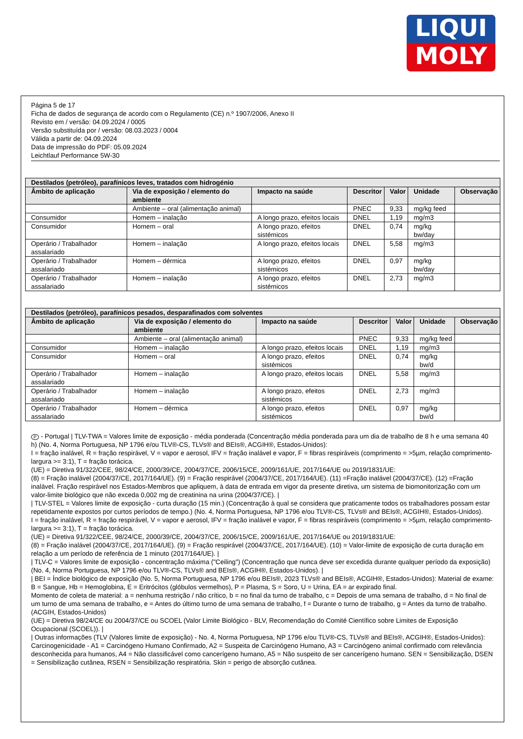LIQUI
MOLY
Página 5 de 17
Ficha de dados de segurança de acordo com o Regulamento (CE) n.º 1907/2006, Anexo II
Revisto em / versão: 04.09.2024 / 0005
Versão substituída por / versão: 08.03.2023 / 0004
Válida a partir de: 04.09.2024
Data de impressão do PDF: 05.09.2024
Leichtlauf Performance 5W-30
| Destilados (petróleo), parafínicos leves, tratados com hidrogénio | | | | | | |
| --- | --- | --- | --- | --- | --- | --- |
| Âmbito de aplicação | Via de exposição / elemento do ambiente | Impacto na saúde | Descritor | Valor | Unidade | Observação |
| | Ambiente – oral (alimentação animal) | | PNEC | 9,33 | mg/kg feed | |
| Consumidor | Homem – inalação | A longo prazo, efeitos locais | DNEL | 1,19 | mg/m3 | |
| Consumidor | Homem – oral | A longo prazo, efeitos sistémicos | DNEL | 0,74 | mg/kg bw/day | |
| Operário / Trabalhador assalariado | Homem – inalação | A longo prazo, efeitos locais | DNEL | 5,58 | mg/m3 | |
| Operário / Trabalhador assalariado | Homem – dérmica | A longo prazo, efeitos sistémicos | DNEL | 0,97 | mg/kg bw/day | |
| Operário / Trabalhador assalariado | Homem – inalação | A longo prazo, efeitos sistémicos | DNEL | 2,73 | mg/m3 | |
| Destilados (petróleo), parafínicos pesados, desparafinados com solventes | | | | | | |
| --- | --- | --- | --- | --- | --- | --- |
| Âmbito de aplicação | Via de exposição / elemento do ambiente | Impacto na saúde | Descritor | Valor | Unidade | Observação |
| | Ambiente – oral (alimentação animal) | | PNEC | 9,33 | mg/kg feed | |
| Consumidor | Homem – inalação | A longo prazo, efeitos locais | DNEL | 1,19 | mg/m3 | |
| Consumidor | Homem – oral | A longo prazo, efeitos sistémicos | DNEL | 0,74 | mg/kg bw/d | |
| Operário / Trabalhador assalariado | Homem – inalação | A longo prazo, efeitos locais | DNEL | 5,58 | mg/m3 | |
| Operário / Trabalhador assalariado | Homem – inalação | A longo prazo, efeitos sistémicos | DNEL | 2,73 | mg/m3 | |
| Operário / Trabalhador assalariado | Homem – dérmica | A longo prazo, efeitos sistémicos | DNEL | 0,97 | mg/kg bw/d | |
P - Portugal | TLV-TWA = Valores limite de exposição - média ponderada (Concentração média ponderada para um dia de trabalho de 8 h e uma semana 40 h) (No. 4, Norma Portuguesa, NP 1796 e/ou TLV®-CS, TLVs® and BEIs®, ACGIH®, Estados-Unidos):
I = fração inalável, R = fração respirável, V = vapor e aerosol, IFV = fração inalável e vapor, F = fibras respiráveis (comprimento = >5µm, relação comprimento-largura >= 3:1), T = fração torácica.
(UE) = Diretiva 91/322/CEE, 98/24/CE, 2000/39/CE, 2004/37/CE, 2006/15/CE, 2009/161/UE, 2017/164/UE ou 2019/1831/UE:
(8) = Fração inalável (2004/37/CE, 2017/164/UE). (9) = Fração respirável (2004/37/CE, 2017/164/UE). (11) =Fração inalável (2004/37/CE). (12) =Fração inalável. Fração respirável nos Estados-Membros que apliquem, à data de entrada em vigor da presente diretiva, um sistema de biomonitorização com um valor-limite biológico que não exceda 0,002 mg de creatinina na urina (2004/37/CE). |
| TLV-STEL = Valores limite de exposição - curta duração (15 min.) (Concentração à qual se considera que praticamente todos os trabalhadores possam estar repetidamente expostos por curtos períodos de tempo.) (No. 4, Norma Portuguesa, NP 1796 e/ou TLV®-CS, TLVs® and BEIs®, ACGIH®, Estados-Unidos).
I = fração inalável, R = fração respirável, V = vapor e aerosol, IFV = fração inalável e vapor, F = fibras respiráveis (comprimento = >5µm, relação comprimento-largura >= 3:1), T = fração torácica.
(UE) = Diretiva 91/322/CEE, 98/24/CE, 2000/39/CE, 2004/37/CE, 2006/15/CE, 2009/161/UE, 2017/164/UE ou 2019/1831/UE:
(8) = Fração inalável (2004/37/CE, 2017/164/UE). (9) = Fração respirável (2004/37/CE, 2017/164/UE). (10) = Valor-limite de exposição de curta duração em relação a um período de referência de 1 minuto (2017/164/UE). |
| TLV-C = Valores limite de exposição - concentração máxima ("Ceiling") (Concentração que nunca deve ser excedida durante qualquer período da exposição) (No. 4, Norma Portuguesa, NP 1796 e/ou TLV®-CS, TLVs® and BEIs®, ACGIH®, Estados-Unidos). |
| BEI = Índice biológico de exposição (No. 5, Norma Portuguesa, NP 1796 e/ou BEIs®, 2023 TLVs® and BEIs®, ACGIH®, Estados-Unidos): Material de exame: B = Sangue, Hb = Hemoglobina, E = Eritrócitos (glóbulos vermelhos), P = Plasma, S = Soro, U = Urina, EA = ar expirado final.
Momento de coleta de material: a = nenhuma restrição / não crítico, b = no final da turno de trabalho, c = Depois de uma semana de trabalho, d = No final de um turno de uma semana de trabalho, e = Antes do último turno de uma semana de trabalho, f = Durante o turno de trabalho, g = Antes da turno de trabalho. (ACGIH, Estados-Unidos)
(UE) = Diretiva 98/24/CE ou 2004/37/CE ou SCOEL (Valor Limite Biológico - BLV, Recomendação do Comité Científico sobre Limites de Exposição Ocupacional (SCOEL)). |
| Outras informações (TLV (Valores limite de exposição) - No. 4, Norma Portuguesa, NP 1796 e/ou TLV®-CS, TLVs® and BEIs®, ACGIH®, Estados-Unidos):
Carcinogenicidade - A1 = Carcinógeno Humano Confirmado, A2 = Suspeita de Carcinógeno Humano, A3 = Carcinógeno animal confirmado com relevância desconhecida para humanos, A4 = Não classificável como cancerígeno humano, A5 = Não suspeito de ser cancerígeno humano. SEN = Sensibilização, DSEN = Sensibilização cutânea, RSEN = Sensibilização respiratória. Skin = perigo de absorção cutânea.